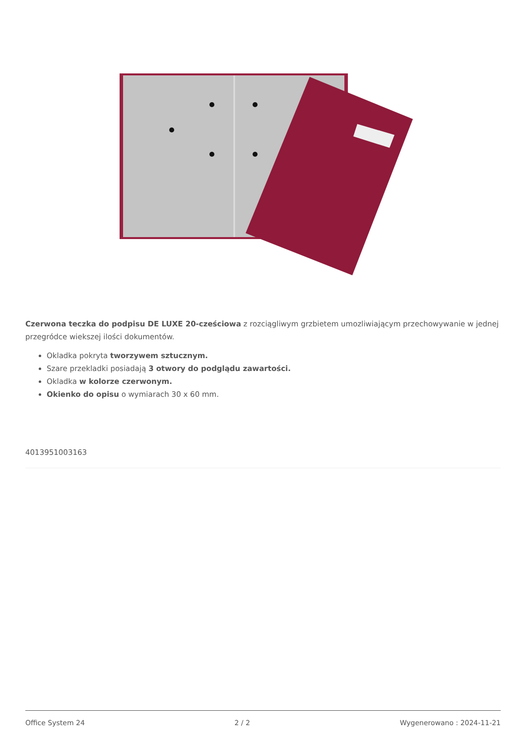Czerwona teczka do podpisu DE LUXE 20-cześciowa z rozciągliwym grzbietem umozliwiającym przechowywanie w jednej przegródce wiekszej ilości dokumentów.
Okladka pokryta tworzywem sztucznym.
Szare przekladki posiadają 3 otwory do podglądu zawartości.
Okladka w kolorze czerwonym.
Okienko do opisu o wymiarach 30 x 60 mm.
4013951003163
Office System 24 2 / 2 Wygenerowano : 2024-11-21